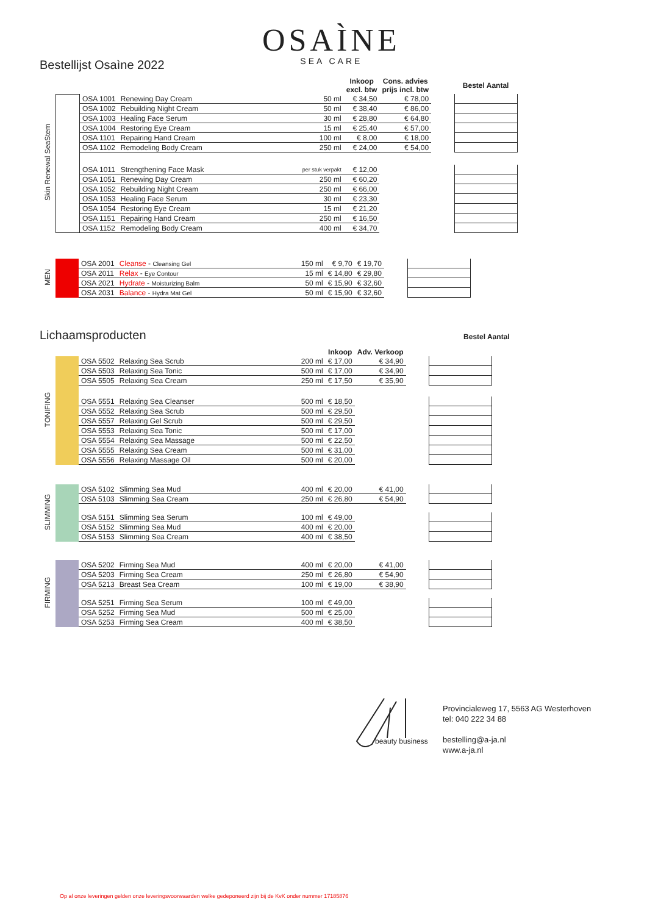OSAÌNE
SEA CARE
Bestellijst Osaìne 2022
| | | | | | Inkoop excl. btw | Cons. advies prijs incl. btw | | Bestel Aantal |
| --- | --- | --- | --- | --- | --- | --- | --- | --- |
| Skin Renewal SeaStem | | OSA 1001 | Renewing Day Cream | 50 ml | € 34,50 | € 78,00 | | |
| | | OSA 1002 | Rebuilding Night Cream | 50 ml | € 38,40 | € 86,00 | | |
| | | OSA 1003 | Healing Face Serum | 30 ml | € 28,80 | € 64,80 | | |
| | | OSA 1004 | Restoring Eye Cream | 15 ml | € 25,40 | € 57,00 | | |
| | | OSA 1101 | Repairing Hand Cream | 100 ml | € 8,00 | € 18,00 | | |
| | | OSA 1102 | Remodeling Body Cream | 250 ml | € 24,00 | € 54,00 | | |
| | | OSA 1011 | Strengthening Face Mask | per stuk verpakt | € 12,00 | | | |
| | | OSA 1051 | Renewing Day Cream | 250 ml | € 60,20 | | | |
| | | OSA 1052 | Rebuilding Night Cream | 250 ml | € 66,00 | | | |
| | | OSA 1053 | Healing Face Serum | 30 ml | € 23,30 | | | |
| | | OSA 1054 | Restoring Eye Cream | 15 ml | € 21,20 | | | |
| | | OSA 1151 | Repairing Hand Cream | 250 ml | € 16,50 | | | |
| | | OSA 1152 | Remodeling Body Cream | 400 ml | € 34,70 | | | |
| MEN | | OSA 2001 | Cleanse - Cleansing Gel | 150 ml | € 9,70 | € 19,70 | | |
| | | OSA 2011 | Relax - Eye Contour | 15 ml | € 14,80 | € 29,80 | | |
| | | OSA 2021 | Hydrate - Moisturizing Balm | 50 ml | € 15,90 | € 32,60 | | |
| | | OSA 2031 | Balance - Hydra Mat Gel | 50 ml | € 15,90 | € 32,60 | | |
Lichaamsproducten Bestel Aantal
| | | | | | Inkoop | Adv. Verkoop | | |
| --- | --- | --- | --- | --- | --- | --- | --- | --- |
| TONIFING | | OSA 5502 | Relaxing Sea Scrub | 200 ml | € 17,00 | € 34,90 | | |
| | | OSA 5503 | Relaxing Sea Tonic | 500 ml | € 17,00 | € 34,90 | | |
| | | OSA 5505 | Relaxing Sea Cream | 250 ml | € 17,50 | € 35,90 | | |
| | | OSA 5551 | Relaxing Sea Cleanser | 500 ml | € 18,50 | | | |
| | | OSA 5552 | Relaxing Sea Scrub | 500 ml | € 29,50 | | | |
| | | OSA 5557 | Relaxing Gel Scrub | 500 ml | € 29,50 | | | |
| | | OSA 5553 | Relaxing Sea Tonic | 500 ml | € 17,00 | | | |
| | | OSA 5554 | Relaxing Sea Massage | 500 ml | € 22,50 | | | |
| | | OSA 5555 | Relaxing Sea Cream | 500 ml | € 31,00 | | | |
| | | OSA 5556 | Relaxing Massage Oil | 500 ml | € 20,00 | | | |
| SLIMMING | | OSA 5102 | Slimming Sea Mud | 400 ml | € 20,00 | € 41,00 | | |
| | | OSA 5103 | Slimming Sea Cream | 250 ml | € 26,80 | € 54,90 | | |
| | | OSA 5151 | Slimming Sea Serum | 100 ml | € 49,00 | | | |
| | | OSA 5152 | Slimming Sea Mud | 400 ml | € 20,00 | | | |
| | | OSA 5153 | Slimming Sea Cream | 400 ml | € 38,50 | | | |
| FIRMING | | OSA 5202 | Firming Sea Mud | 400 ml | € 20,00 | € 41,00 | | |
| | | OSA 5203 | Firming Sea Cream | 250 ml | € 26,80 | € 54,90 | | |
| | | OSA 5213 | Breast Sea Cream | 100 ml | € 19,00 | € 38,90 | | |
| | | OSA 5251 | Firming Sea Serum | 100 ml | € 49,00 | | | |
| | | OSA 5252 | Firming Sea Mud | 500 ml | € 25,00 | | | |
| | | OSA 5253 | Firming Sea Cream | 400 ml | € 38,50 | | | |
beauty business
Provincialeweg 17, 5563 AG Westerhoven
tel: 040 222 34 88
bestelling@a-ja.nl
www.a-ja.nl
Op al onze leveringen gelden onze leveringsvoorwaarden welke gedeponeerd zijn bij de KvK onder nummer 17185876